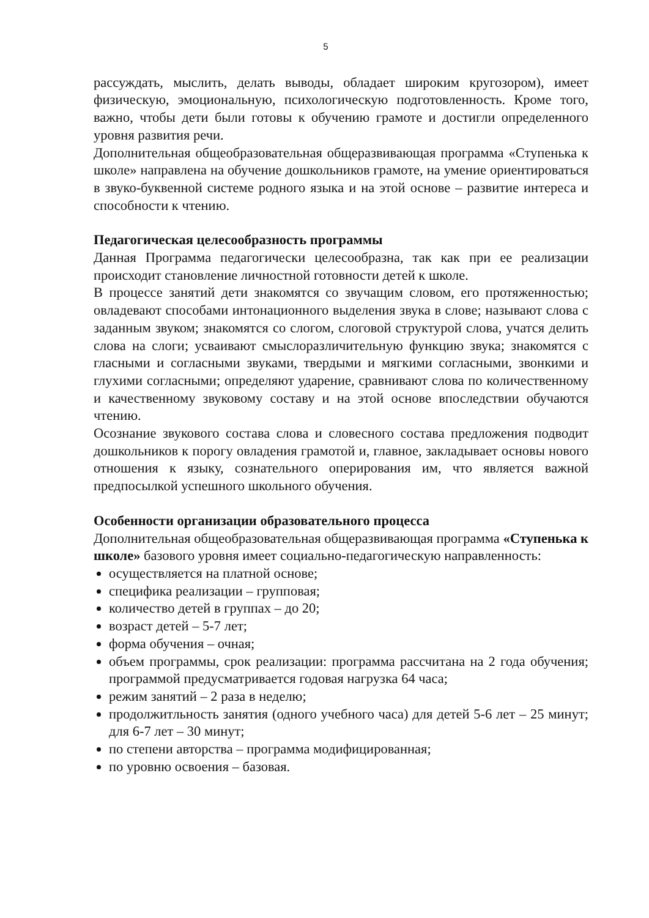5
рассуждать, мыслить, делать выводы, обладает широким кругозором), имеет физическую, эмоциональную, психологическую подготовленность. Кроме того, важно, чтобы дети были готовы к обучению грамоте и достигли определенного уровня развития речи.
Дополнительная общеобразовательная общеразвивающая программа «Ступенька к школе» направлена на обучение дошкольников грамоте, на умение ориентироваться в звуко-буквенной системе родного языка и на этой основе – развитие интереса и способности к чтению.
Педагогическая целесообразность программы
Данная Программа педагогически целесообразна, так как при ее реализации происходит становление личностной готовности детей к школе.
В процессе занятий дети знакомятся со звучащим словом, его протяженностью; овладевают способами интонационного выделения звука в слове; называют слова с заданным звуком; знакомятся со слогом, слоговой структурой слова, учатся делить слова на слоги; усваивают смыслоразличительную функцию звука; знакомятся с гласными и согласными звуками, твердыми и мягкими согласными, звонкими и глухими согласными; определяют ударение, сравнивают слова по количественному и качественному звуковому составу и на этой основе впоследствии обучаются чтению.
Осознание звукового состава слова и словесного состава предложения подводит дошкольников к порогу овладения грамотой и, главное, закладывает основы нового отношения к языку, сознательного оперирования им, что является важной предпосылкой успешного школьного обучения.
Особенности организации образовательного процесса
Дополнительная общеобразовательная общеразвивающая программа «Ступенька к школе» базового уровня имеет социально-педагогическую направленность:
осуществляется на платной основе;
специфика реализации – групповая;
количество детей в группах – до 20;
возраст детей – 5-7 лет;
форма обучения – очная;
объем программы, срок реализации: программа рассчитана на 2 года обучения; программой предусматривается годовая нагрузка 64 часа;
режим занятий – 2 раза в неделю;
продолжитльность занятия (одного учебного часа) для детей 5-6 лет – 25 минут; для 6-7 лет – 30 минут;
по степени авторства – программа модифицированная;
по уровню освоения – базовая.